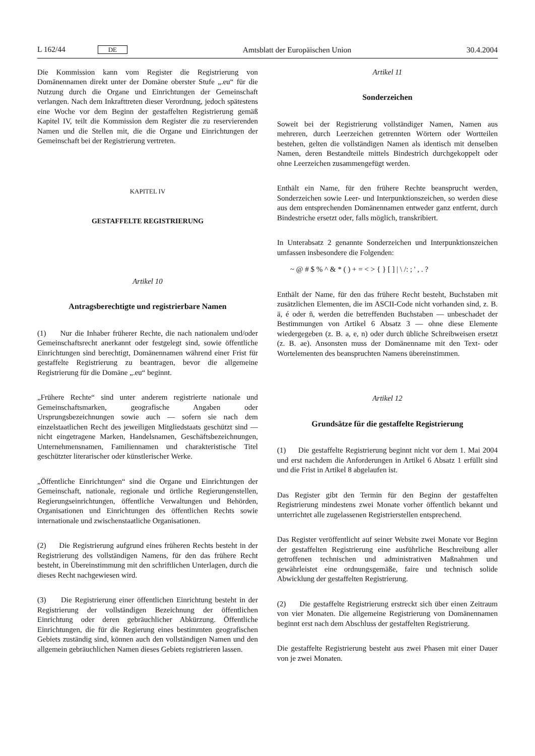L 162/44 DE Amtsblatt der Europäischen Union 30.4.2004
Die Kommission kann vom Register die Registrierung von Domänennamen direkt unter der Domäne oberster Stufe „.eu“ für die Nutzung durch die Organe und Einrichtungen der Gemeinschaft verlangen. Nach dem Inkrafttreten dieser Verordnung, jedoch spätestens eine Woche vor dem Beginn der gestaffelten Registrierung gemäß Kapitel IV, teilt die Kommission dem Register die zu reservierenden Namen und die Stellen mit, die die Organe und Einrichtungen der Gemeinschaft bei der Registrierung vertreten.
KAPITEL IV
GESTAFFELTE REGISTRIERUNG
Artikel 10
Antragsberechtigte und registrierbare Namen
(1) Nur die Inhaber früherer Rechte, die nach nationalem und/oder Gemeinschaftsrecht anerkannt oder festgelegt sind, sowie öffentliche Einrichtungen sind berechtigt, Domänennamen während einer Frist für gestaffelte Registrierung zu beantragen, bevor die allgemeine Registrierung für die Domäne „.eu“ beginnt.
„Frühere Rechte“ sind unter anderem registrierte nationale und Gemeinschaftsmarken, geografische Angaben oder Ursprungsbezeichnungen sowie auch — sofern sie nach dem einzelstaatlichen Recht des jeweiligen Mitgliedstaats geschützt sind — nicht eingetragene Marken, Handelsnamen, Geschäftsbezeichnungen, Unternehmensnamen, Familiennamen und charakteristische Titel geschützter literarischer oder künstlerischer Werke.
„Öffentliche Einrichtungen“ sind die Organe und Einrichtungen der Gemeinschaft, nationale, regionale und örtliche Regierungenstellen, Regierungseinrichtungen, öffentliche Verwaltungen und Behörden, Organisationen und Einrichtungen des öffentlichen Rechts sowie internationale und zwischenstaatliche Organisationen.
(2) Die Registrierung aufgrund eines früheren Rechts besteht in der Registrierung des vollständigen Namens, für den das frühere Recht besteht, in Übereinstimmung mit den schriftlichen Unterlagen, durch die dieses Recht nachgewiesen wird.
(3) Die Registrierung einer öffentlichen Einrichtung besteht in der Registrierung der vollständigen Bezeichnung der öffentlichen Einrichtung oder deren gebräuchlicher Abkürzung. Öffentliche Einrichtungen, die für die Regierung eines bestimmten geografischen Gebiets zuständig sind, können auch den vollständigen Namen und den allgemein gebräuchlichen Namen dieses Gebiets registrieren lassen.
Artikel 11
Sonderzeichen
Soweit bei der Registrierung vollständiger Namen, Namen aus mehreren, durch Leerzeichen getrennten Wörtern oder Wortteilen bestehen, gelten die vollständigen Namen als identisch mit denselben Namen, deren Bestandteile mittels Bindestrich durchgekoppelt oder ohne Leerzeichen zusammengefügt werden.
Enthält ein Name, für den frühere Rechte beansprucht werden, Sonderzeichen sowie Leer- und Interpunktionszeichen, so werden diese aus dem entsprechenden Domänennamen entweder ganz entfernt, durch Bindestriche ersetzt oder, falls möglich, transkribiert.
In Unterabsatz 2 genannte Sonderzeichen und Interpunktionszeichen umfassen insbesondere die Folgenden:
~ @ # $ % ^ & * ( ) + = < > { } [ ] | \ /: ; ' , . ?
Enthält der Name, für den das frühere Recht besteht, Buchstaben mit zusätzlichen Elementen, die im ASCII-Code nicht vorhanden sind, z. B. ä, é oder ñ, werden die betreffenden Buchstaben — unbeschadet der Bestimmungen von Artikel 6 Absatz 3 — ohne diese Elemente wiedergegeben (z. B. a, e, n) oder durch übliche Schreibweisen ersetzt (z. B. ae). Ansonsten muss der Domänenname mit den Text- oder Wortelementen des beanspruchten Namens übereinstimmen.
Artikel 12
Grundsätze für die gestaffelte Registrierung
(1) Die gestaffelte Registrierung beginnt nicht vor dem 1. Mai 2004 und erst nachdem die Anforderungen in Artikel 6 Absatz 1 erfüllt sind und die Frist in Artikel 8 abgelaufen ist.
Das Register gibt den Termin für den Beginn der gestaffelten Registrierung mindestens zwei Monate vorher öffentlich bekannt und unterrichtet alle zugelassenen Registrierstellen entsprechend.
Das Register veröffentlicht auf seiner Website zwei Monate vor Beginn der gestaffelten Registrierung eine ausführliche Beschreibung aller getroffenen technischen und administrativen Maßnahmen und gewährleistet eine ordnungsgemäße, faire und technisch solide Abwicklung der gestaffelten Registrierung.
(2) Die gestaffelte Registrierung erstreckt sich über einen Zeitraum von vier Monaten. Die allgemeine Registrierung von Domänennamen beginnt erst nach dem Abschluss der gestaffelten Registrierung.
Die gestaffelte Registrierung besteht aus zwei Phasen mit einer Dauer von je zwei Monaten.